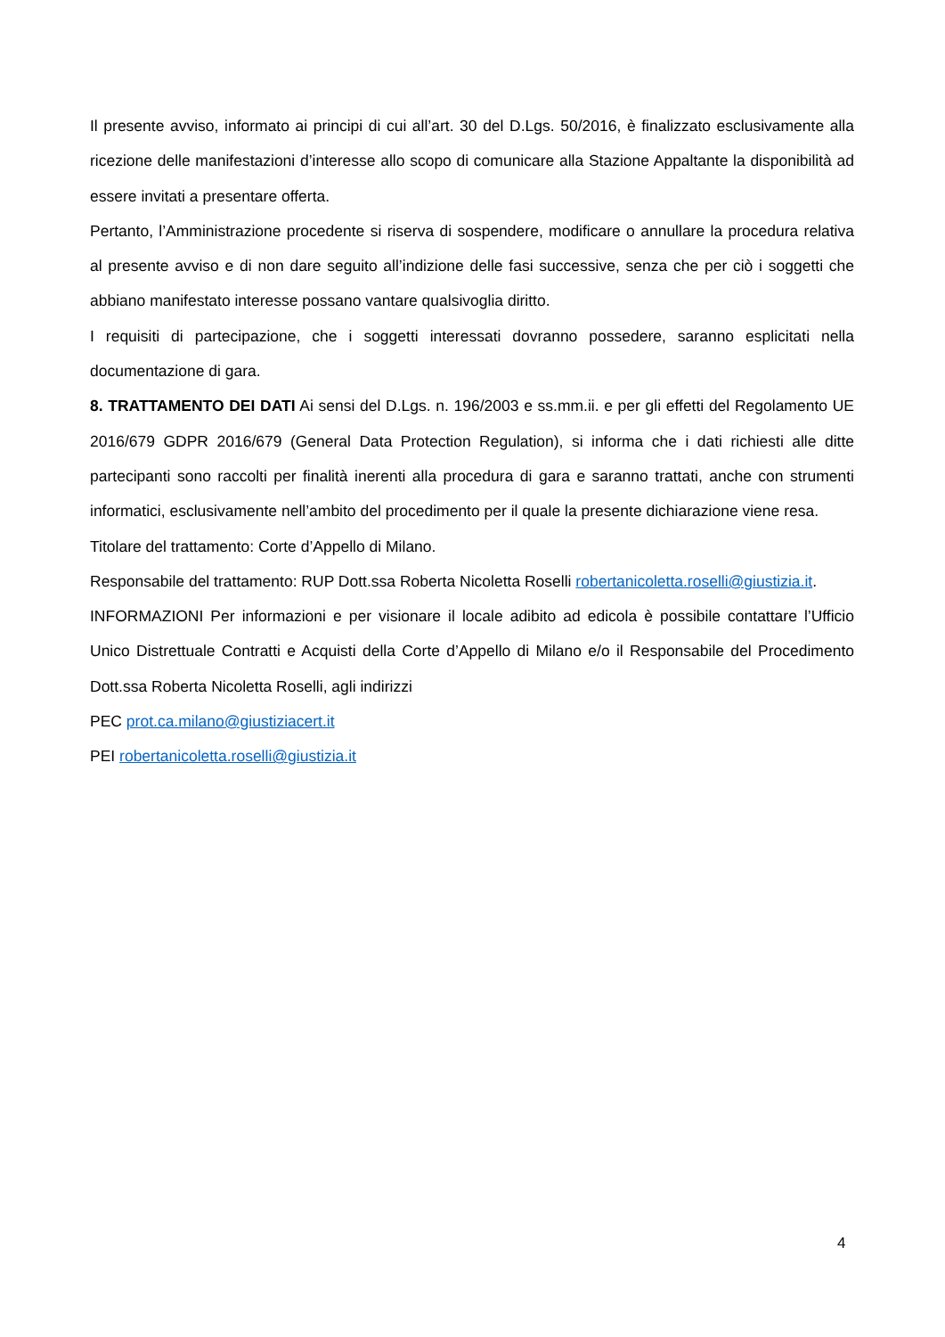Il presente avviso, informato ai principi di cui all’art. 30 del D.Lgs. 50/2016, è finalizzato esclusivamente alla ricezione delle manifestazioni d’interesse allo scopo di comunicare alla Stazione Appaltante la disponibilità ad essere invitati a presentare offerta.
Pertanto, l’Amministrazione procedente si riserva di sospendere, modificare o annullare la procedura relativa al presente avviso e di non dare seguito all’indizione delle fasi successive, senza che per ciò i soggetti che abbiano manifestato interesse possano vantare qualsivoglia diritto.
I requisiti di partecipazione, che i soggetti interessati dovranno possedere, saranno esplicitati nella documentazione di gara.
8. TRATTAMENTO DEI DATI Ai sensi del D.Lgs. n. 196/2003 e ss.mm.ii. e per gli effetti del Regolamento UE 2016/679 GDPR 2016/679 (General Data Protection Regulation), si informa che i dati richiesti alle ditte partecipanti sono raccolti per finalità inerenti alla procedura di gara e saranno trattati, anche con strumenti informatici, esclusivamente nell’ambito del procedimento per il quale la presente dichiarazione viene resa.
Titolare del trattamento: Corte d’Appello di Milano.
Responsabile del trattamento: RUP Dott.ssa Roberta Nicoletta Roselli robertanicoletta.roselli@giustizia.it.
INFORMAZIONI Per informazioni e per visionare il locale adibito ad edicola è possibile contattare l’Ufficio Unico Distrettuale Contratti e Acquisti della Corte d’Appello di Milano e/o il Responsabile del Procedimento Dott.ssa Roberta Nicoletta Roselli, agli indirizzi
PEC prot.ca.milano@giustiziacert.it
PEI robertanicoletta.roselli@giustizia.it
4